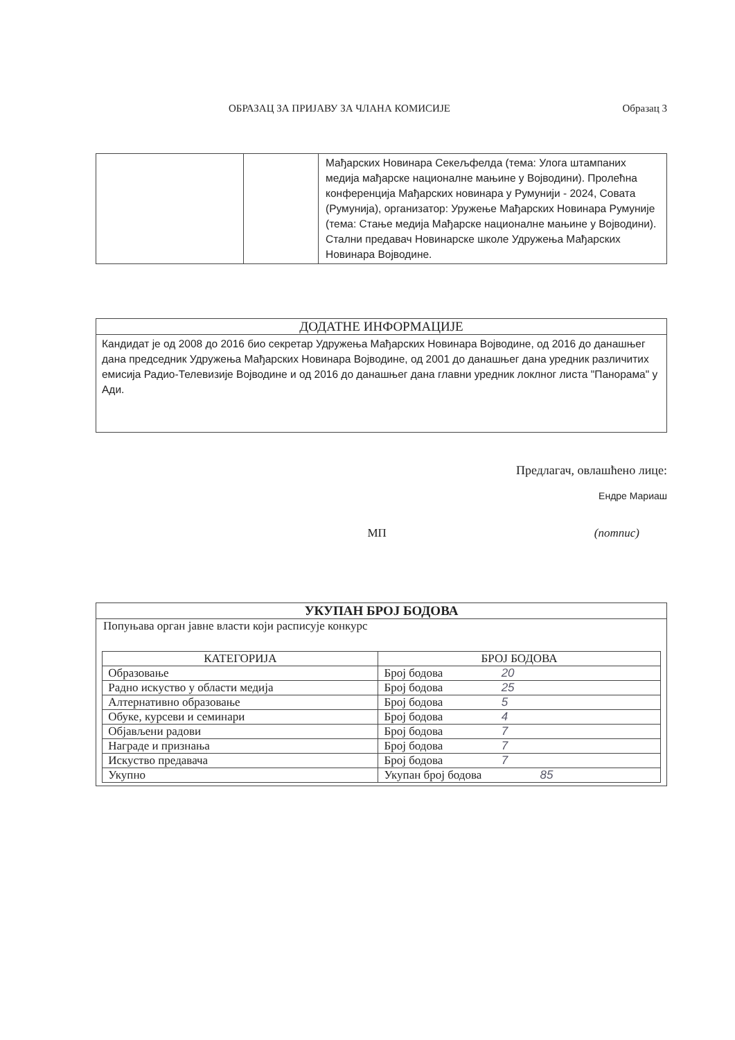ОБРАЗАЦ ЗА ПРИЈАВУ ЗА ЧЛАНА КОМИСИЈЕ Образац 3
| | | Мађарских Новинара Секељфелда (тема: Улога штампаних медија мађарске националне мањине у Војводини). Пролећна конференција Мађарских новинара у Румунији - 2024, Совата (Румунија), организатор: Уружење Мађарских Новинара Румуније (тема: Стање медија Мађарске националне мањине у Војводини). Стални предавач Новинарске школе Удружења Мађарских Новинара Војводине. |
ДОДАТНЕ ИНФОРМАЦИЈЕ
Кандидат је од 2008 до 2016 био секретар Удружења Мађарских Новинара Војводине, од 2016 до данашњег дана председник Удружења Мађарских Новинара Војводине, од 2001 до данашњег дана уредник различитих емисија Радио-Телевизије Војводине и од 2016 до данашњег дана главни уредник локлног листа "Панорама" у Ади.
Предлагач, овлашћено лице:
Ендре Мариаш
МП (потпис)
УКУПАН БРОЈ БОДОВА
Попуњава орган јавне власти који расписује конкурс
| КАТЕГОРИЈА | БРОЈ БОДОВА |
| --- | --- |
| Образовање | Број бодова 20 |
| Радно искуство у области медија | Број бодова 25 |
| Алтернативно образовање | Број бодова 5 |
| Обуке, курсеви и семинари | Број бодова 4 |
| Објављени радови | Број бодова 7 |
| Награде и признања | Број бодова 7 |
| Искуство предавача | Број бодова 7 |
| Укупно | Укупан број бодова 85 |